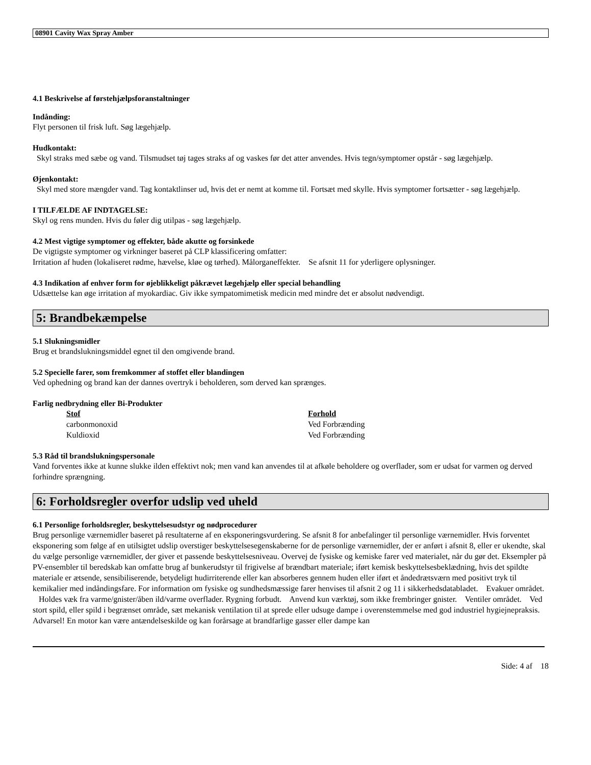08901 Cavity Wax Spray Amber
4.1 Beskrivelse af førstehjælpsforanstaltninger
Indånding:
Flyt personen til frisk luft. Søg lægehjælp.
Hudkontakt:
Skyl straks med sæbe og vand. Tilsmudset tøj tages straks af og vaskes før det atter anvendes. Hvis tegn/symptomer opstår - søg lægehjælp.
Øjenkontakt:
Skyl med store mængder vand. Tag kontaktlinser ud, hvis det er nemt at komme til. Fortsæt med skylle. Hvis symptomer fortsætter - søg lægehjælp.
I TILFÆLDE AF INDTAGELSE:
Skyl og rens munden. Hvis du føler dig utilpas - søg lægehjælp.
4.2 Mest vigtige symptomer og effekter, både akutte og forsinkede
De vigtigste symptomer og virkninger baseret på CLP klassificering omfatter:
Irritation af huden (lokaliseret rødme, hævelse, kløe og tørhed). Målorganeffekter. Se afsnit 11 for yderligere oplysninger.
4.3 Indikation af enhver form for øjeblikkeligt påkrævet lægehjælp eller special behandling
Udsættelse kan øge irritation af myokardiac. Giv ikke sympatomimetisk medicin med mindre det er absolut nødvendigt.
5: Brandbekæmpelse
5.1 Slukningsmidler
Brug et brandslukningsmiddel egnet til den omgivende brand.
5.2 Specielle farer, som fremkommer af stoffet eller blandingen
Ved ophedning og brand kan der dannes overtryk i beholderen, som derved kan sprænges.
Farlig nedbrydning eller Bi-Produkter
| Stof | Forhold |
| --- | --- |
| carbonmonoxid | Ved Forbrænding |
| Kuldioxid | Ved Forbrænding |
5.3 Råd til brandslukningspersonale
Vand forventes ikke at kunne slukke ilden effektivt nok; men vand kan anvendes til at afkøle beholdere og overflader, som er udsat for varmen og derved forhindre sprængning.
6: Forholdsregler overfor udslip ved uheld
6.1 Personlige forholdsregler, beskyttelsesudstyr og nødprocedurer
Brug personlige værnemidler baseret på resultaterne af en eksponeringsvurdering. Se afsnit 8 for anbefalinger til personlige værnemidler. Hvis forventet eksponering som følge af en utilsigtet udslip overstiger beskyttelsesegenskaberne for de personlige værnemidler, der er anført i afsnit 8, eller er ukendte, skal du vælge personlige værnemidler, der giver et passende beskyttelsesniveau. Overvej de fysiske og kemiske farer ved materialet, når du gør det. Eksempler på PV-ensembler til beredskab kan omfatte brug af bunkerudstyr til frigivelse af brændbart materiale; iført kemisk beskyttelsesbeklædning, hvis det spildte materiale er ætsende, sensibiliserende, betydeligt hudirriterende eller kan absorberes gennem huden eller iført et åndedrætsværn med positivt tryk til kemikalier med indåndingsfare. For information om fysiske og sundhedsmæssige farer henvises til afsnit 2 og 11 i sikkerhedsdatabladet. Evakuer området. Holdes væk fra varme/gnister/åben ild/varme overflader. Rygning forbudt. Anvend kun værktøj, som ikke frembringer gnister. Ventiler området. Ved stort spild, eller spild i begrænset område, sæt mekanisk ventilation til at sprede eller udsuge dampe i overenstemmelse med god industriel hygiejnepraksis. Advarsel! En motor kan være antændelseskilde og kan forårsage at brandfarlige gasser eller dampe kan
Side: 4 af 18